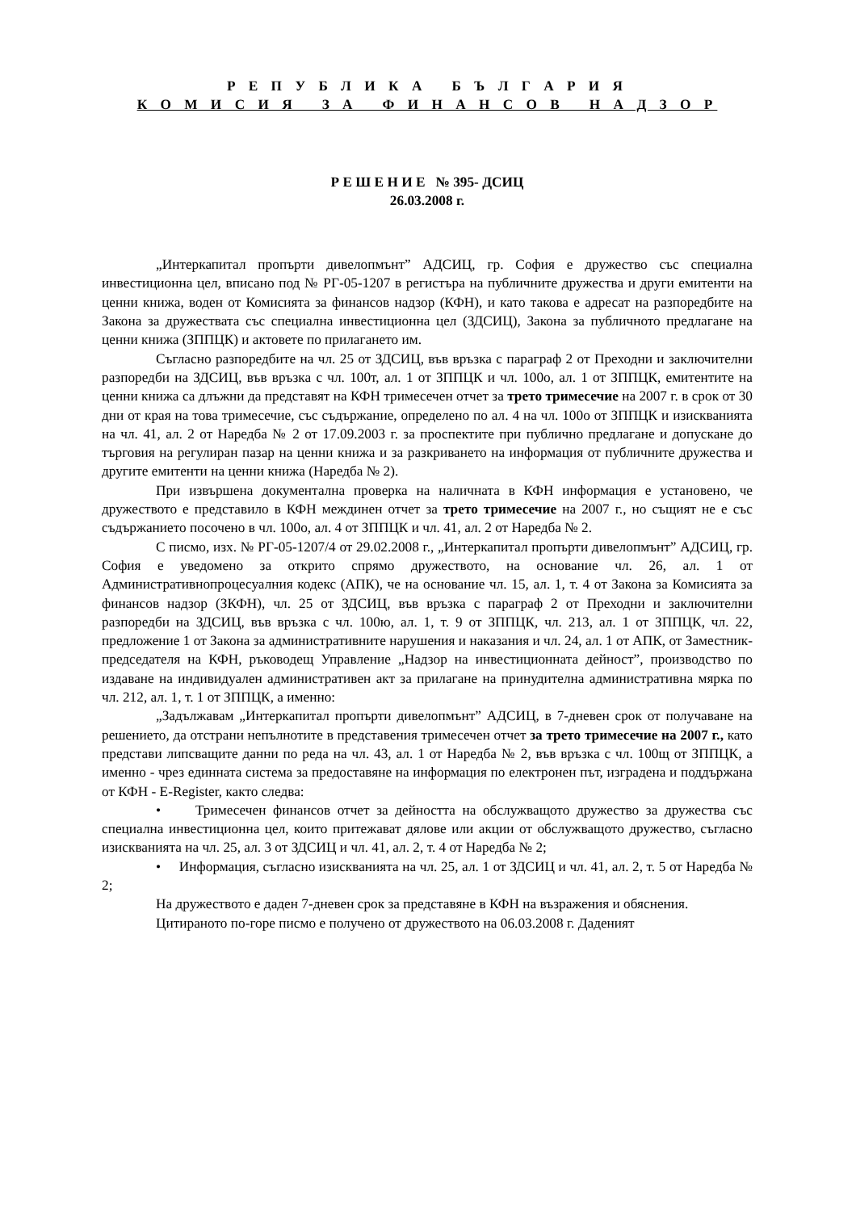Р Е П У Б Л И К А Б Ъ Л Г А Р И Я
К О М И С И Я З А Ф И Н А Н С О В Н А Д З О Р
Р Е Ш Е Н И Е № 395- ДСИЦ
26.03.2008 г.
„Интеркапитал пропърти дивелопмънт” АДСИЦ, гр. София е дружество със специална инвестиционна цел, вписано под № РГ-05-1207 в регистъра на публичните дружества и други емитенти на ценни книжа, воден от Комисията за финансов надзор (КФН), и като такова е адресат на разпоредбите на Закона за дружествата със специална инвестиционна цел (ЗДСИЦ), Закона за публичното предлагане на ценни книжа (ЗППЦК) и актовете по прилагането им.
Съгласно разпоредбите на чл. 25 от ЗДСИЦ, във връзка с параграф 2 от Преходни и заключителни разпоредби на ЗДСИЦ, във връзка с чл. 100т, ал. 1 от ЗППЦК и чл. 100о, ал. 1 от ЗППЦК, емитентите на ценни книжа са длъжни да представят на КФН тримесечен отчет за трето тримесечие на 2007 г. в срок от 30 дни от края на това тримесечие, със съдържание, определено по ал. 4 на чл. 100о от ЗППЦК и изискванията на чл. 41, ал. 2 от Наредба № 2 от 17.09.2003 г. за проспектите при публично предлагане и допускане до търговия на регулиран пазар на ценни книжа и за разкриването на информация от публичните дружества и другите емитенти на ценни книжа (Наредба № 2).
При извършена документална проверка на наличната в КФН информация е установено, че дружеството е представило в КФН междинен отчет за трето тримесечие на 2007 г., но същият не е със съдържанието посочено в чл. 100о, ал. 4 от ЗППЦК и чл. 41, ал. 2 от Наредба № 2.
С писмо, изх. № РГ-05-1207/4 от 29.02.2008 г., „Интеркапитал пропърти дивелопмънт” АДСИЦ, гр. София е уведомено за открито спрямо дружеството, на основание чл. 26, ал. 1 от Административнопроцесуалния кодекс (АПК), че на основание чл. 15, ал. 1, т. 4 от Закона за Комисията за финансов надзор (ЗКФН), чл. 25 от ЗДСИЦ, във връзка с параграф 2 от Преходни и заключителни разпоредби на ЗДСИЦ, във връзка с чл. 100ю, ал. 1, т. 9 от ЗППЦК, чл. 213, ал. 1 от ЗППЦК, чл. 22, предложение 1 от Закона за административните нарушения и наказания и чл. 24, ал. 1 от АПК, от Заместник-председателя на КФН, ръководещ Управление „Надзор на инвестиционната дейност”, производство по издаване на индивидуален административен акт за прилагане на принудителна административна мярка по чл. 212, ал. 1, т. 1 от ЗППЦК, а именно:
„Задължавам „Интеркапитал пропърти дивелопмънт” АДСИЦ, в 7-дневен срок от получаване на решението, да отстрани непълнотите в представения тримесечен отчет за трето тримесечие на 2007 г., като представи липсващите данни по реда на чл. 43, ал. 1 от Наредба № 2, във връзка с чл. 100щ от ЗППЦК, а именно - чрез единната система за предоставяне на информация по електронен път, изградена и поддържана от КФН - E-Register, както следва:
• Тримесечен финансов отчет за дейността на обслужващото дружество за дружества със специална инвестиционна цел, които притежават дялове или акции от обслужващото дружество, съгласно изискванията на чл. 25, ал. 3 от ЗДСИЦ и чл. 41, ал. 2, т. 4 от Наредба № 2;
• Информация, съгласно изискванията на чл. 25, ал. 1 от ЗДСИЦ и чл. 41, ал. 2, т. 5 от Наредба № 2;
На дружеството е даден 7-дневен срок за представяне в КФН на възражения и обяснения.
Цитираното по-горе писмо е получено от дружеството на 06.03.2008 г. Даденият